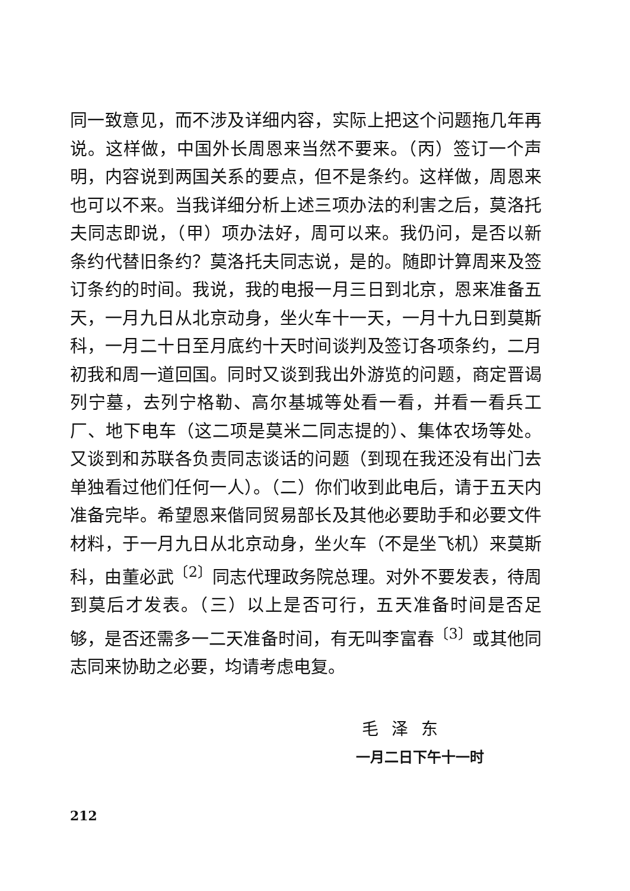同一致意见，而不涉及详细内容，实际上把这个问题拖几年再说。这样做，中国外长周恩来当然不要来。（丙）签订一个声明，内容说到两国关系的要点，但不是条约。这样做，周恩来也可以不来。当我详细分析上述三项办法的利害之后，莫洛托夫同志即说，（甲）项办法好，周可以来。我仍问，是否以新条约代替旧条约？莫洛托夫同志说，是的。随即计算周来及签订条约的时间。我说，我的电报一月三日到北京，恩来准备五天，一月九日从北京动身，坐火车十一天，一月十九日到莫斯科，一月二十日至月底约十天时间谈判及签订各项条约，二月初我和周一道回国。同时又谈到我出外游览的问题，商定晋谒列宁墓，去列宁格勒、高尔基城等处看一看，并看一看兵工厂、地下电车（这二项是莫米二同志提的）、集体农场等处。又谈到和苏联各负责同志谈话的问题（到现在我还没有出门去单独看过他们任何一人）。（二）你们收到此电后，请于五天内准备完毕。希望恩来偕同贸易部长及其他必要助手和必要文件材料，于一月九日从北京动身，坐火车（不是坐飞机）来莫斯科，由董必武<sup>〔2〕</sup>同志代理政务院总理。对外不要发表，待周到莫后才发表。（三）以上是否可行，五天准备时间是否足够，是否还需多一二天准备时间，有无叫李富春<sup>〔3〕</sup>或其他同志同来协助之必要，均请考虑电复。
毛泽东
一月二日下午十一时
212